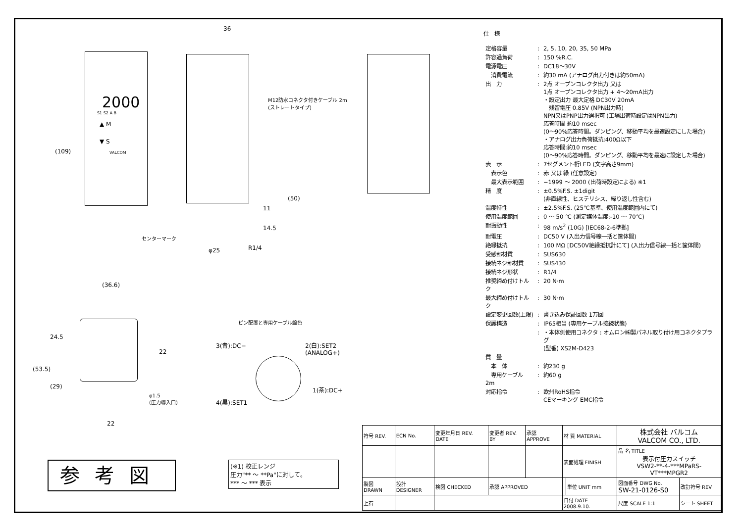(109)
2000
S1 S2 A B
▲ M
▼ S
VALCOM
36
M12防水コネクタ付きケーブル 2m
(ストレートタイプ)
(50)
11
14.5
φ25 R1/4
センターマーク
(36.6)
(53.5)
24.5
(29)
22
22
φ1.5
(圧力導入口)
ピン配置と専用ケーブル線色
3(青):DC−
2(白):SET2
(ANALOG+)
1(茶):DC+
4(黒):SET1
参考図
(※1) 校正レンジ
圧力"** ～ **Pa"に対して。
*** ～ *** 表示
仕　様
| 定格容量 | : | 2, 5, 10, 20, 35, 50 MPa |
| 許容過負荷 | : | 150 %R.C. |
| 電源電圧 | : | DC18～30V |
| 消費電流 | : | 約30 mA (アナログ出力付きは約50mA) |
| 出 力 | : | 2点 オープンコレクタ出力 又は 1点 オープンコレクタ出力 + 4～20mA出力 ・設定出力 最大定格 DC30V 20mA 残留電圧 0.85V (NPN出力時) NPN又はPNP出力選択可 (工場出荷時設定はNPN出力) 応答時間 約10 msec (0～90%応答時間。ダンピング、移動平均を最速設定にした場合) ・アナログ出力負荷抵抗:400Ω以下 応答時間:約10 msec (0～90%応答時間。ダンピング、移動平均を最速に設定した場合) |
| 表 示 | : | 7セグメント桁LED (文字高さ9mm) |
| 表示色 | : | 赤 又は 緑 (任意設定) |
| 最大表示範囲 | : | −1999 ～ 2000 (出荷時設定による) ※1 |
| 精 度 | : | ±0.5%F.S. ±1digit (非直線性、ヒステリシス、繰り返し性含む) |
| 温度特性 | : | ±2.5%F.S. (25℃基準、使用温度範囲内にて) |
| 使用温度範囲 | : | 0 ～ 50 ℃ (測定媒体温度:-10 ～ 70℃) |
| 耐振動性 | : | 98 m/s<sup>2</sup> (10G) [IEC68-2-6準拠] |
| 耐電圧 | : | DC50 V (入出力信号線一括と筐体間) |
| 絶縁抵抗 | : | 100 MΩ [DC50V絶縁抵抗計にて] (入出力信号線一括と筐体間) |
| 受感部材質 | : | SUS630 |
| 接続ネジ部材質 | : | SUS430 |
| 接続ネジ形状 | : | R1/4 |
| 推奨締め付けトルク | : | 20 N·m |
| 最大締め付けトルク | : | 30 N·m |
| 設定変更回数(上限) | : | 書き込み保証回数 1万回 |
| 保護構造 | : | IP65相当 (専用ケーブル接続状態) |
| | : | ・本体側使用コネクタ : オムロン㈱製パネル取り付け用コネクタプラグ (型番) XS2M-D423 |
| 質 量 | | |
| 本 体 | : | 約230 g |
| 専用ケーブル 2m | : | 約60 g |
| 対応指令 | : | 欧州RoHS指令 CEマーキング EMC指令 |
| 符号 REV. | ECN No. | 変更年月日 REV. DATE | 変更者 REV. BY | 承認 APPROVE | 材 質 MATERIAL | | 株式会社 バルコム VALCOM CO., LTD. | | |
| | | | | | 表面処理 FINISH | | 品 名 TITLE 表示付圧力スイッチ VSW2-**-4-***MPaRS-VT***MPGR2 | | |
| 製図 DRAWN | 設計 DESIGNER | 検図 CHECKED | 承認 APPROVED | | | 単位 UNIT mm | 図面番号 DWG No. SW-21-0126-S0 | | 改訂符号 REV |
| 上石 | | | | | 日付 DATE 2008.9.10. | | 尺度 SCALE 1:1 | シート SHEET | |